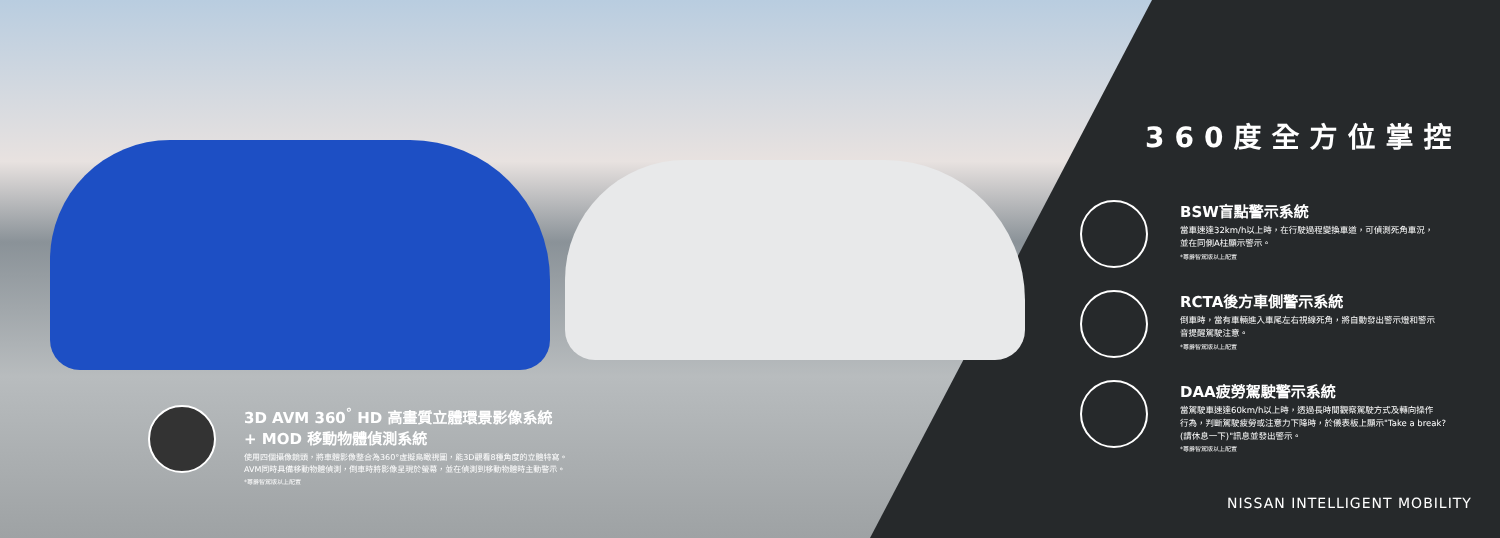360度全方位掌控
BSW盲點警示系統
當車速達32km/h以上時，在行駛過程變換車道，可偵測死角車況，
並在同側A柱顯示警示。
*尊爵智駕版以上配置
RCTA後方車側警示系統
倒車時，當有車輛進入車尾左右視線死角，將自動發出警示燈和警示
音提醒駕駛注意。
*尊爵智駕版以上配置
DAA疲勞駕駛警示系統
當駕駛車速達60km/h以上時，透過長時間觀察駕駛方式及轉向操作
行為，判斷駕駛疲勞或注意力下降時，於儀表板上顯示"Take a break?
(請休息一下)"訊息並發出警示。
*尊爵智駕版以上配置
3D AVM 360<sup>°</sup> HD 高畫質立體環景影像系統
+ MOD 移動物體偵測系統
使用四個攝像鏡頭，將車體影像整合為360°虛擬鳥瞰視圖，能3D觀看8種角度的立體特寫。
AVM同時具備移動物體偵測，倒車時將影像呈現於螢幕，並在偵測到移動物體時主動警示。
*尊爵智駕版以上配置
NISSAN INTELLIGENT MOBILITY